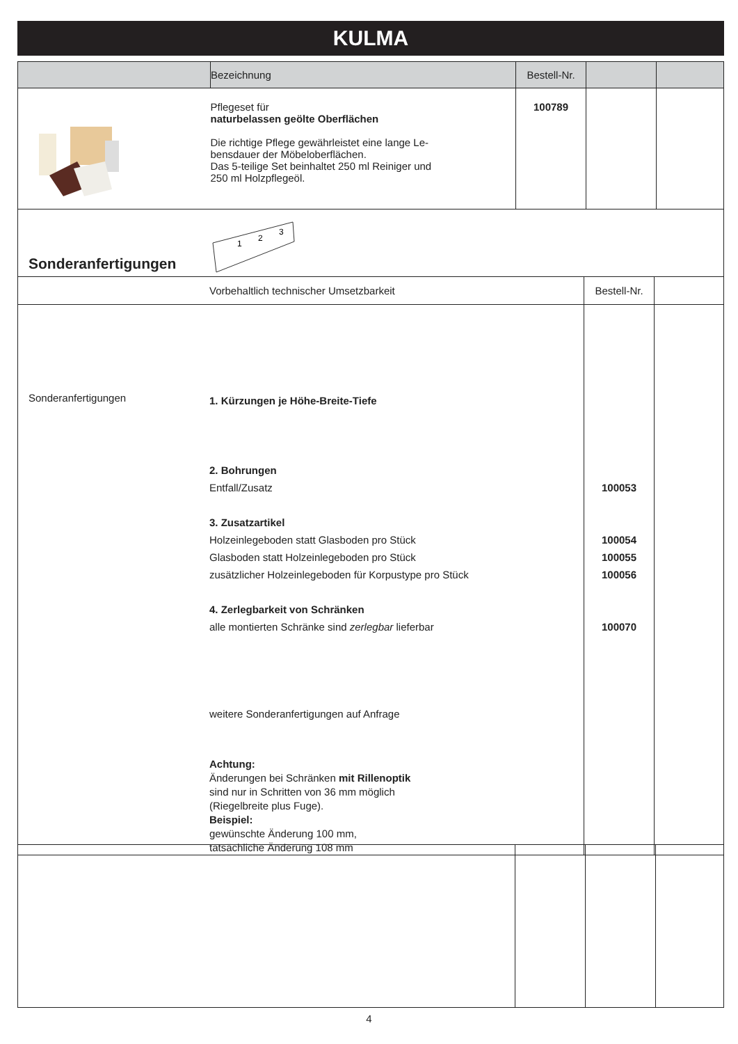KULMA
| | Bezeichnung | Bestell-Nr. | | |
| --- | --- | --- | --- | --- |
| | Pflegeset für naturbelassen geölte Oberflächen Die richtige Pflege gewährleistet eine lange Le- bensdauer der Möbeloberflächen. Das 5-teilige Set beinhaltet 250 ml Reiniger und 250 ml Holzpflegeöl. | 100789 | | |
| Sonderanfertigungen | 1 2 3 | | |
| | Vorbehaltlich technischer Umsetzbarkeit | Bestell-Nr. | |
| Sonderanfertigungen | 1. Kürzungen je Höhe-Breite-Tiefe 2. Bohrungen Entfall/Zusatz 3. Zusatzartikel Holzeinlegeboden statt Glasboden pro Stück Glasboden statt Holzeinlegeboden pro Stück zusätzlicher Holzeinlegeboden für Korpustype pro Stück 4. Zerlegbarkeit von Schränken alle montierten Schränke sind zerlegbar lieferbar weitere Sonderanfertigungen auf Anfrage Achtung: Änderungen bei Schränken mit Rillenoptik sind nur in Schritten von 36 mm möglich (Riegelbreite plus Fuge). Beispiel: gewünschte Änderung 100 mm, tatsächliche Änderung 108 mm | 100053 100054 100055 100056 100070 | |
4